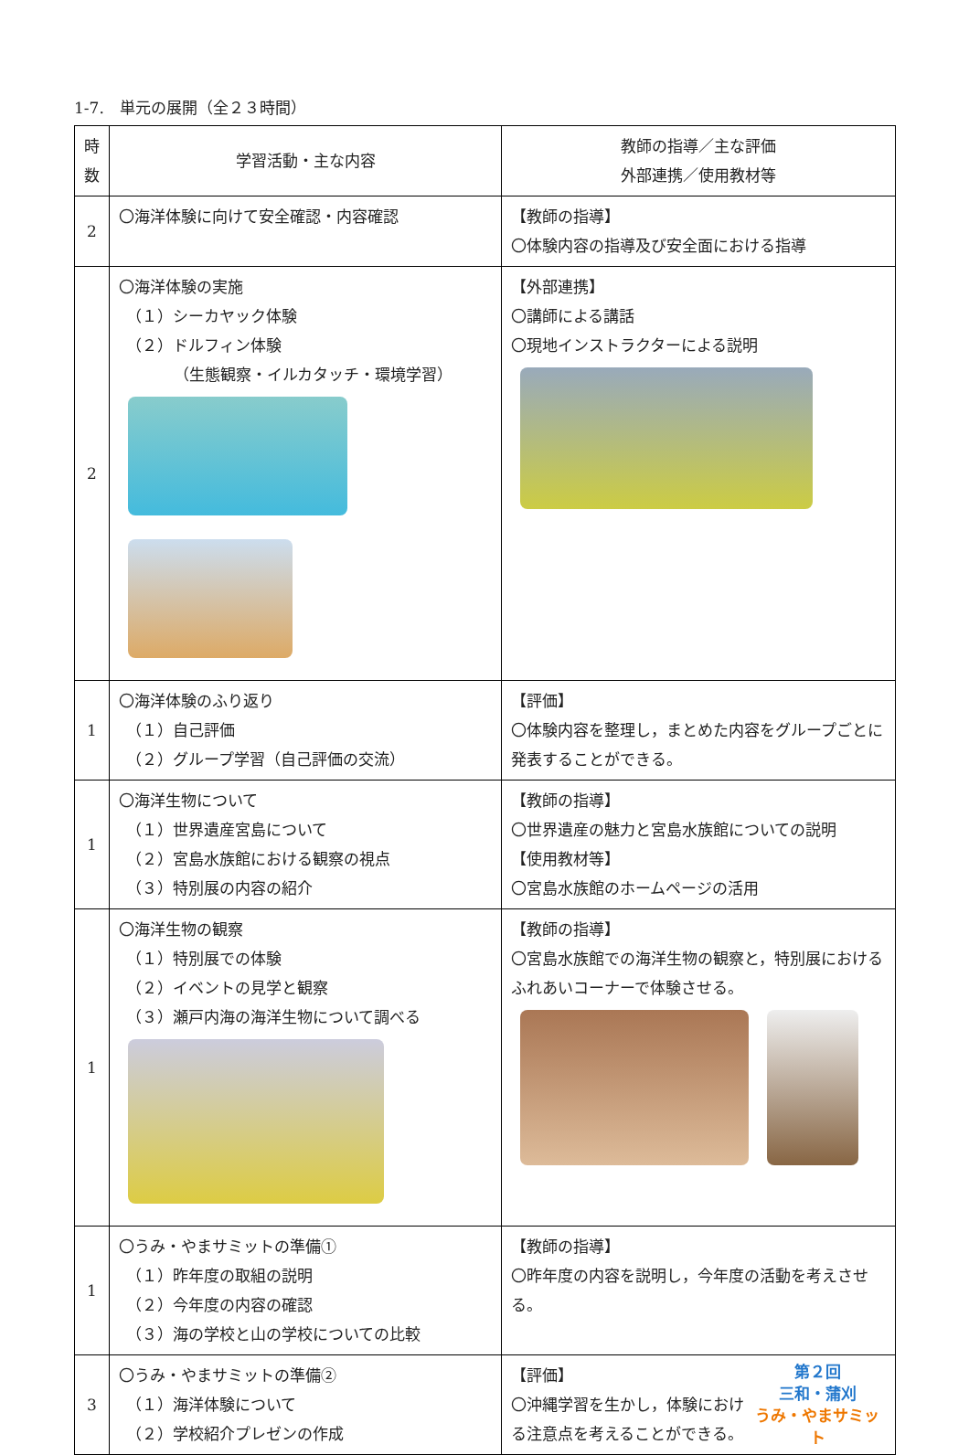1-7.　単元の展開（全２３時間）
| 時 数 | 学習活動・主な内容 | 教師の指導／主な評価 外部連携／使用教材等 |
| --- | --- | --- |
| 2 | 〇海洋体験に向けて安全確認・内容確認 | 【教師の指導】 〇体験内容の指導及び安全面における指導 |
| 2 | 〇海洋体験の実施 （１）シーカヤック体験 （２）ドルフィン体験 （生態観察・イルカタッチ・環境学習） | 【外部連携】 〇講師による講話 〇現地インストラクターによる説明 |
| 1 | 〇海洋体験のふり返り （１）自己評価 （２）グループ学習（自己評価の交流） | 【評価】 〇体験内容を整理し，まとめた内容をグループごとに発表することができる。 |
| 1 | 〇海洋生物について （１）世界遺産宮島について （２）宮島水族館における観察の視点 （３）特別展の内容の紹介 | 【教師の指導】 〇世界遺産の魅力と宮島水族館についての説明 【使用教材等】 〇宮島水族館のホームページの活用 |
| 1 | 〇海洋生物の観察 （１）特別展での体験 （２）イベントの見学と観察 （３）瀬戸内海の海洋生物について調べる | 【教師の指導】 〇宮島水族館での海洋生物の観察と，特別展におけるふれあいコーナーで体験させる。 |
| 1 | 〇うみ・やまサミットの準備① （１）昨年度の取組の説明 （２）今年度の内容の確認 （３）海の学校と山の学校についての比較 | 【教師の指導】 〇昨年度の内容を説明し，今年度の活動を考えさせる。 |
| 3 | 〇うみ・やまサミットの準備② （１）海洋体験について （２）学校紹介プレゼンの作成 | 第２回 三和・蒲刈 うみ・やまサミット 【評価】 〇沖縄学習を生かし，体験における注意点を考えることができる。 |